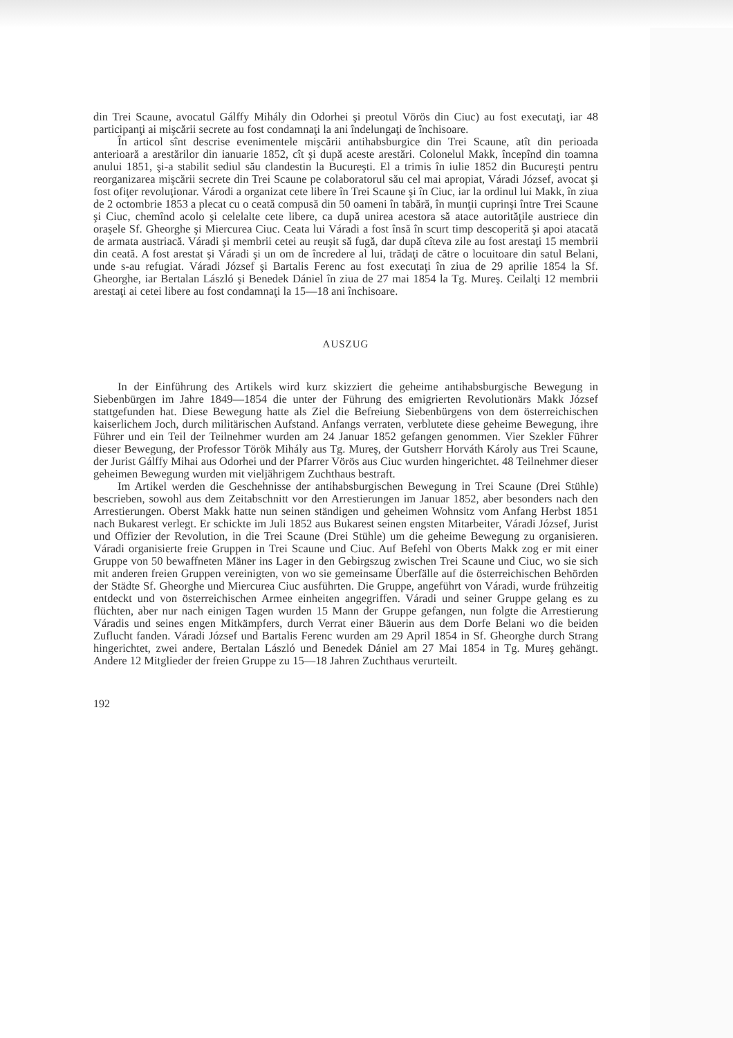din Trei Scaune, avocatul Gálffy Mihály din Odorhei şi preotul Vörös din Ciuc) au fost executaţi, iar 48 participanţi ai mişcării secrete au fost condamnaţi la ani îndelungaţi de închisoare.
În articol sînt descrise evenimentele mişcării antihabsburgice din Trei Scaune, atît din perioada anterioară a arestărilor din ianuarie 1852, cît şi după aceste arestări. Colonelul Makk, începînd din toamna anului 1851, şi-a stabilit sediul său clandestin la Bucureşti. El a trimis în iulie 1852 din Bucureşti pentru reorganizarea mişcării secrete din Trei Scaune pe colaboratorul său cel mai apropiat, Váradi József, avocat şi fost ofiţer revoluţionar. Várodi a organizat cete libere în Trei Scaune şi în Ciuc, iar la ordinul lui Makk, în ziua de 2 octombrie 1853 a plecat cu o ceată compusă din 50 oameni în tabără, în munţii cuprinşi între Trei Scaune şi Ciuc, chemînd acolo şi celelalte cete libere, ca după unirea acestora să atace autorităţile austriece din oraşele Sf. Gheorghe şi Miercurea Ciuc. Ceata lui Váradi a fost însă în scurt timp descoperită şi apoi atacată de armata austriacă. Váradi şi membrii cetei au reuşit să fugă, dar după cîteva zile au fost arestaţi 15 membrii din ceată. A fost arestat şi Váradi şi un om de încredere al lui, trădaţi de către o locuitoare din satul Belani, unde s-au refugiat. Váradi József şi Bartalis Ferenc au fost executaţi în ziua de 29 aprilie 1854 la Sf. Gheorghe, iar Bertalan László şi Benedek Dániel în ziua de 27 mai 1854 la Tg. Mureş. Ceilalţi 12 membrii arestaţi ai cetei libere au fost condamnaţi la 15—18 ani închisoare.
AUSZUG
In der Einführung des Artikels wird kurz skizziert die geheime antihabsburgische Bewegung in Siebenbürgen im Jahre 1849—1854 die unter der Führung des emigrierten Revolutionärs Makk József stattgefunden hat. Diese Bewegung hatte als Ziel die Befreiung Siebenbürgens von dem österreichischen kaiserlichem Joch, durch militärischen Aufstand. Anfangs verraten, verblutete diese geheime Bewegung, ihre Führer und ein Teil der Teilnehmer wurden am 24 Januar 1852 gefangen genommen. Vier Szekler Führer dieser Bewegung, der Professor Török Mihály aus Tg. Mureş, der Gutsherr Horváth Károly aus Trei Scaune, der Jurist Gálffy Mihai aus Odorhei und der Pfarrer Vörös aus Ciuc wurden hingerichtet. 48 Teilnehmer dieser geheimen Bewegung wurden mit vieljährigem Zuchthaus bestraft.
Im Artikel werden die Geschehnisse der antihabsburgischen Bewegung in Trei Scaune (Drei Stühle) bescrieben, sowohl aus dem Zeitabschnitt vor den Arrestierungen im Januar 1852, aber besonders nach den Arrestierungen. Oberst Makk hatte nun seinen ständigen und geheimen Wohnsitz vom Anfang Herbst 1851 nach Bukarest verlegt. Er schickte im Juli 1852 aus Bukarest seinen engsten Mitarbeiter, Váradi József, Jurist und Offizier der Revolution, in die Trei Scaune (Drei Stühle) um die geheime Bewegung zu organisieren. Váradi organisierte freie Gruppen in Trei Scaune und Ciuc. Auf Befehl von Oberts Makk zog er mit einer Gruppe von 50 bewaffneten Mäner ins Lager in den Gebirgszug zwischen Trei Scaune und Ciuc, wo sie sich mit anderen freien Gruppen vereinigten, von wo sie gemeinsame Überfälle auf die österreichischen Behörden der Städte Sf. Gheorghe und Miercurea Ciuc ausführten. Die Gruppe, angeführt von Váradi, wurde frühzeitig entdeckt und von österreichischen Armee einheiten angegriffen. Váradi und seiner Gruppe gelang es zu flüchten, aber nur nach einigen Tagen wurden 15 Mann der Gruppe gefangen, nun folgte die Arrestierung Váradis und seines engen Mitkämpfers, durch Verrat einer Bäuerin aus dem Dorfe Belani wo die beiden Zuflucht fanden. Váradi József und Bartalis Ferenc wurden am 29 April 1854 in Sf. Gheorghe durch Strang hingerichtet, zwei andere, Bertalan László und Benedek Dániel am 27 Mai 1854 in Tg. Mureş gehängt. Andere 12 Mitglieder der freien Gruppe zu 15—18 Jahren Zuchthaus verurteilt.
192